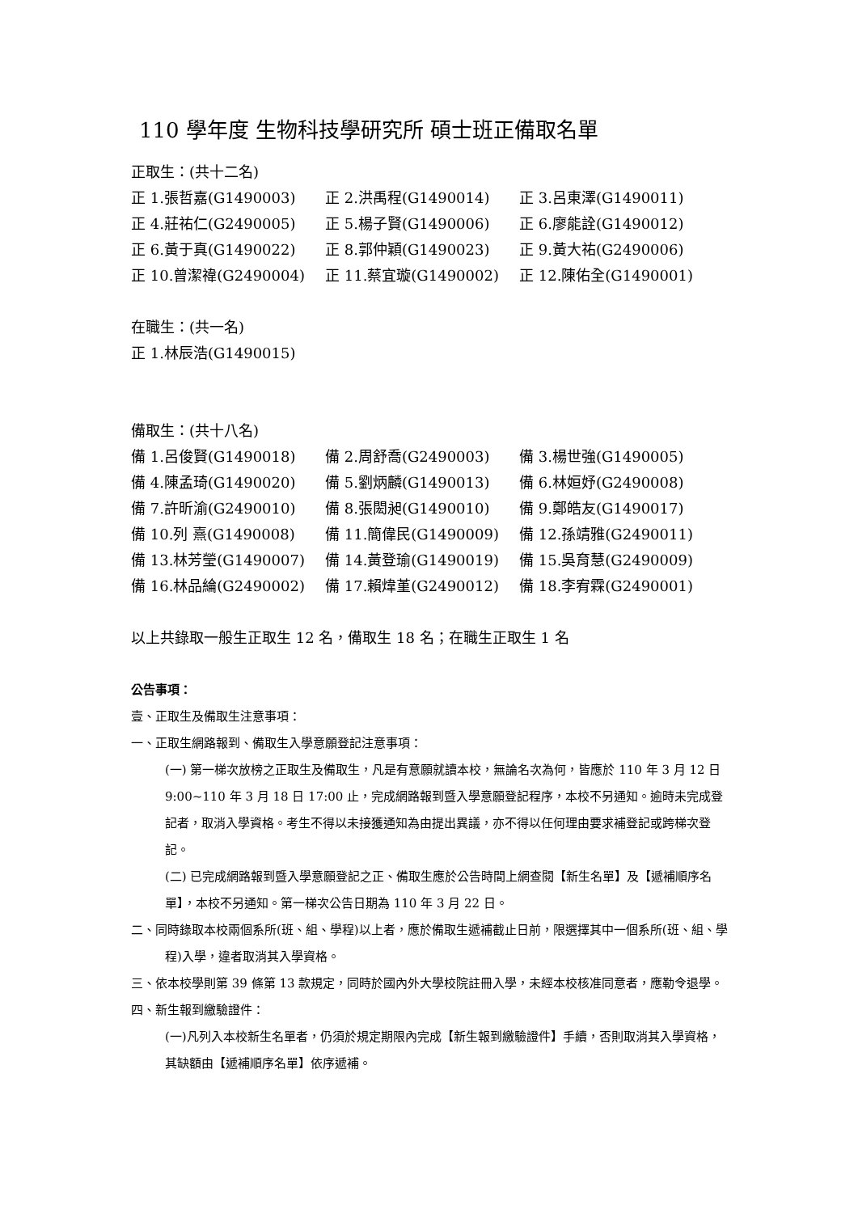110 學年度 生物科技學研究所 碩士班正備取名單
正取生：(共十二名)
正 1.張哲嘉(G1490003) 正 2.洪禹程(G1490014) 正 3.呂東澤(G1490011)
正 4.莊祐仁(G2490005) 正 5.楊子賢(G1490006) 正 6.廖能詮(G1490012)
正 6.黃于真(G1490022) 正 8.郭仲穎(G1490023) 正 9.黃大祐(G2490006)
正 10.曾潔禕(G2490004) 正 11.蔡宜璇(G1490002) 正 12.陳佑全(G1490001)
在職生：(共一名)
正 1.林辰浩(G1490015)
備取生：(共十八名)
備 1.呂俊賢(G1490018) 備 2.周舒喬(G2490003) 備 3.楊世強(G1490005)
備 4.陳孟琦(G1490020) 備 5.劉炳麟(G1490013) 備 6.林姮妤(G2490008)
備 7.許昕渝(G2490010) 備 8.張閎昶(G1490010) 備 9.鄭皓友(G1490017)
備 10.列 熹(G1490008) 備 11.簡偉民(G1490009) 備 12.孫靖雅(G2490011)
備 13.林芳瑩(G1490007) 備 14.黃登瑜(G1490019) 備 15.吳育慧(G2490009)
備 16.林品綸(G2490002) 備 17.賴煒堇(G2490012) 備 18.李宥霖(G2490001)
以上共錄取一般生正取生 12 名，備取生 18 名；在職生正取生 1 名
公告事項：
壹、正取生及備取生注意事項：
一、正取生網路報到、備取生入學意願登記注意事項：
(一) 第一梯次放榜之正取生及備取生，凡是有意願就讀本校，無論名次為何，皆應於 110 年 3 月 12 日 9:00~110 年 3 月 18 日 17:00 止，完成網路報到暨入學意願登記程序，本校不另通知。逾時未完成登記者，取消入學資格。考生不得以未接獲通知為由提出異議，亦不得以任何理由要求補登記或跨梯次登記。
(二) 已完成網路報到暨入學意願登記之正、備取生應於公告時間上網查閱【新生名單】及【遞補順序名單】，本校不另通知。第一梯次公告日期為 110 年 3 月 22 日。
二、同時錄取本校兩個系所(班、組、學程)以上者，應於備取生遞補截止日前，限選擇其中一個系所(班、組、學程)入學，違者取消其入學資格。
三、依本校學則第 39 條第 13 款規定，同時於國內外大學校院註冊入學，未經本校核准同意者，應勒令退學。
四、新生報到繳驗證件：
(一)凡列入本校新生名單者，仍須於規定期限內完成【新生報到繳驗證件】手續，否則取消其入學資格，其缺額由【遞補順序名單】依序遞補。